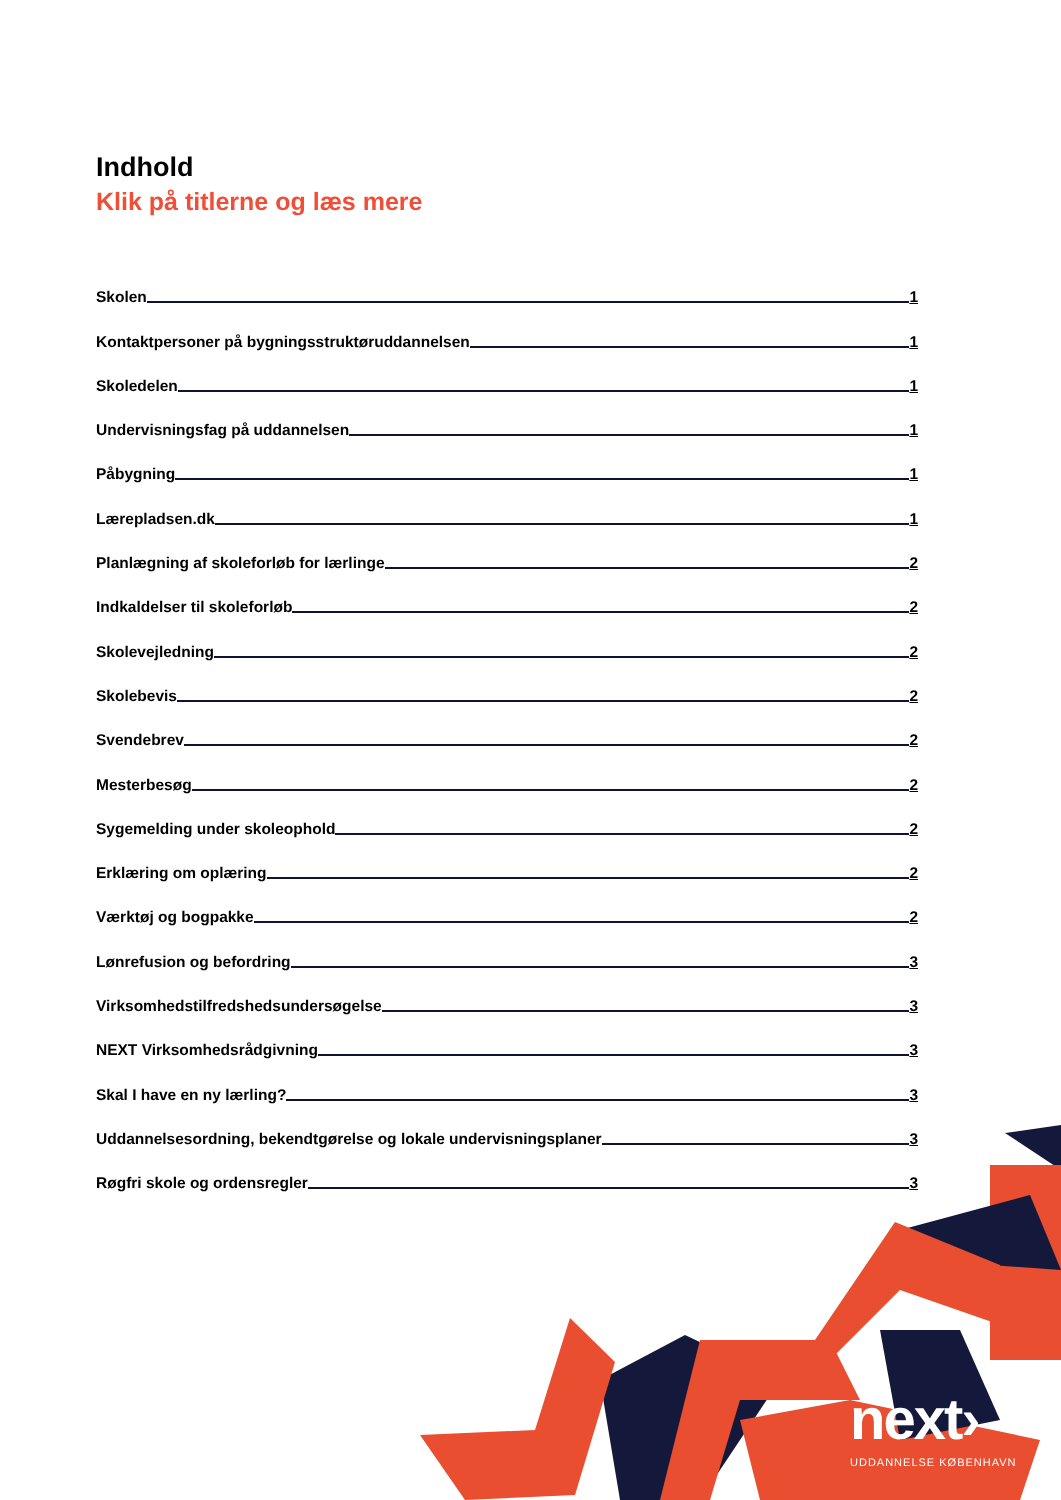next›
UDDANNELSE KØBENHAVN
Indhold
Klik på titlerne og læs mere
Skolen 1
Kontaktpersoner på bygningsstruktøruddannelsen 1
Skoledelen 1
Undervisningsfag på uddannelsen 1
Påbygning 1
Lærepladsen.dk 1
Planlægning af skoleforløb for lærlinge 2
Indkaldelser til skoleforløb 2
Skolevejledning 2
Skolebevis 2
Svendebrev 2
Mesterbesøg 2
Sygemelding under skoleophold 2
Erklæring om oplæring 2
Værktøj og bogpakke 2
Lønrefusion og befordring 3
Virksomhedstilfredshedsundersøgelse 3
NEXT Virksomhedsrådgivning 3
Skal I have en ny lærling? 3
Uddannelsesordning, bekendtgørelse og lokale undervisningsplaner 3
Røgfri skole og ordensregler 3